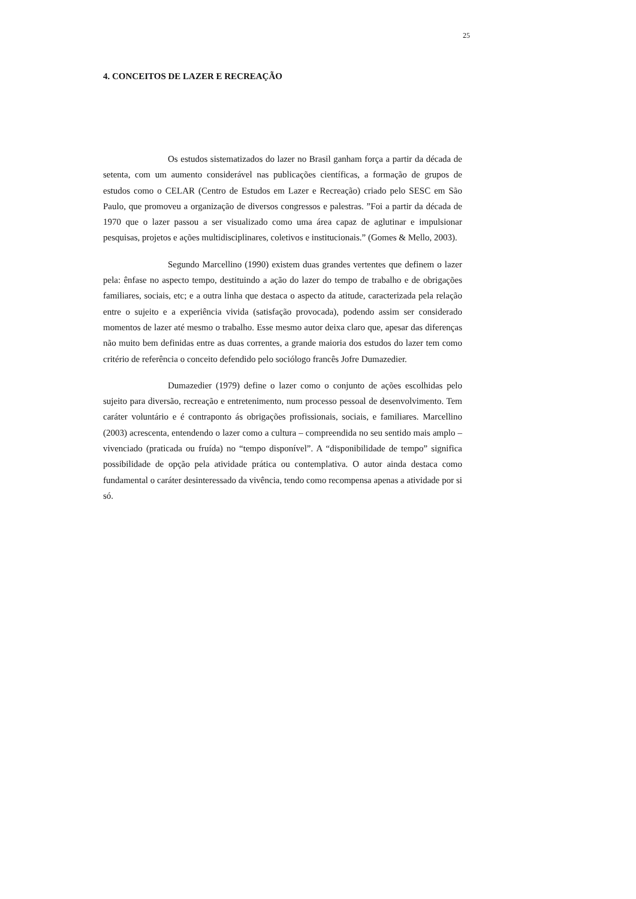25
4. CONCEITOS DE LAZER E RECREAÇÃO
Os estudos sistematizados do lazer no Brasil ganham força a partir da década de setenta, com um aumento considerável nas publicações científicas, a formação de grupos de estudos como o CELAR (Centro de Estudos em Lazer e Recreação) criado pelo SESC em São Paulo, que promoveu a organização de diversos congressos e palestras. ”Foi a partir da década de 1970 que o lazer passou a ser visualizado como uma área capaz de aglutinar e impulsionar pesquisas, projetos e ações multidisciplinares, coletivos e institucionais.” (Gomes & Mello, 2003).
Segundo Marcellino (1990) existem duas grandes vertentes que definem o lazer pela: ênfase no aspecto tempo, destituindo a ação do lazer do tempo de trabalho e de obrigações familiares, sociais, etc; e a outra linha que destaca o aspecto da atitude, caracterizada pela relação entre o sujeito e a experiência vivida (satisfação provocada), podendo assim ser considerado momentos de lazer até mesmo o trabalho. Esse mesmo autor deixa claro que, apesar das diferenças não muito bem definidas entre as duas correntes, a grande maioria dos estudos do lazer tem como critério de referência o conceito defendido pelo sociólogo francês Jofre Dumazedier.
Dumazedier (1979) define o lazer como o conjunto de ações escolhidas pelo sujeito para diversão, recreação e entretenimento, num processo pessoal de desenvolvimento. Tem caráter voluntário e é contraponto ás obrigações profissionais, sociais, e familiares. Marcellino (2003) acrescenta, entendendo o lazer como a cultura – compreendida no seu sentido mais amplo – vivenciado (praticada ou fruída) no “tempo disponível”. A “disponibilidade de tempo” significa possibilidade de opção pela atividade prática ou contemplativa. O autor ainda destaca como fundamental o caráter desinteressado da vivência, tendo como recompensa apenas a atividade por si só.